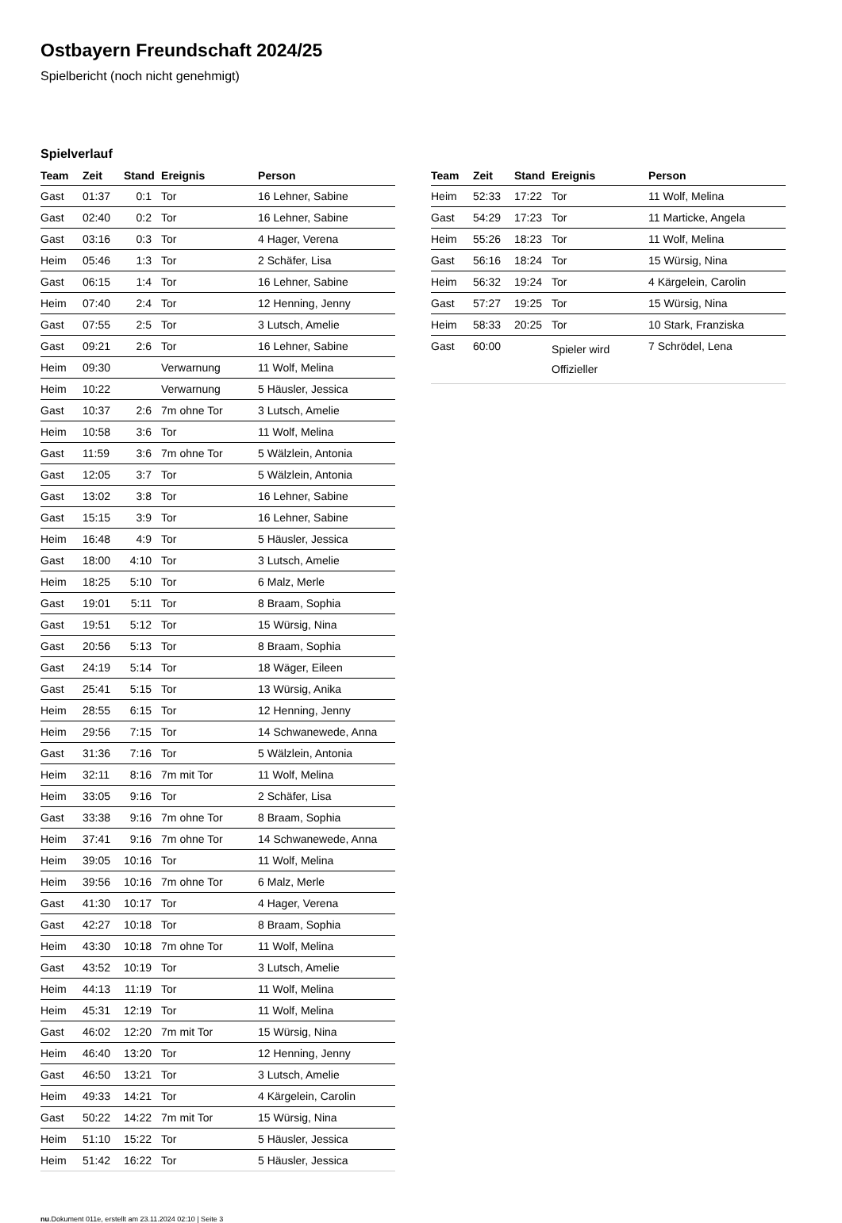Ostbayern Freundschaft 2024/25
Spielbericht (noch nicht genehmigt)
Spielverlauf
| Team | Zeit | Stand | Ereignis | Person |
| --- | --- | --- | --- | --- |
| Gast | 01:37 | 0:1 | Tor | 16 Lehner, Sabine |
| Gast | 02:40 | 0:2 | Tor | 16 Lehner, Sabine |
| Gast | 03:16 | 0:3 | Tor | 4 Hager, Verena |
| Heim | 05:46 | 1:3 | Tor | 2 Schäfer, Lisa |
| Gast | 06:15 | 1:4 | Tor | 16 Lehner, Sabine |
| Heim | 07:40 | 2:4 | Tor | 12 Henning, Jenny |
| Gast | 07:55 | 2:5 | Tor | 3 Lutsch, Amelie |
| Gast | 09:21 | 2:6 | Tor | 16 Lehner, Sabine |
| Heim | 09:30 | | Verwarnung | 11 Wolf, Melina |
| Heim | 10:22 | | Verwarnung | 5 Häusler, Jessica |
| Gast | 10:37 | 2:6 | 7m ohne Tor | 3 Lutsch, Amelie |
| Heim | 10:58 | 3:6 | Tor | 11 Wolf, Melina |
| Gast | 11:59 | 3:6 | 7m ohne Tor | 5 Wälzlein, Antonia |
| Gast | 12:05 | 3:7 | Tor | 5 Wälzlein, Antonia |
| Gast | 13:02 | 3:8 | Tor | 16 Lehner, Sabine |
| Gast | 15:15 | 3:9 | Tor | 16 Lehner, Sabine |
| Heim | 16:48 | 4:9 | Tor | 5 Häusler, Jessica |
| Gast | 18:00 | 4:10 | Tor | 3 Lutsch, Amelie |
| Heim | 18:25 | 5:10 | Tor | 6 Malz, Merle |
| Gast | 19:01 | 5:11 | Tor | 8 Braam, Sophia |
| Gast | 19:51 | 5:12 | Tor | 15 Würsig, Nina |
| Gast | 20:56 | 5:13 | Tor | 8 Braam, Sophia |
| Gast | 24:19 | 5:14 | Tor | 18 Wäger, Eileen |
| Gast | 25:41 | 5:15 | Tor | 13 Würsig, Anika |
| Heim | 28:55 | 6:15 | Tor | 12 Henning, Jenny |
| Heim | 29:56 | 7:15 | Tor | 14 Schwanewede, Anna |
| Gast | 31:36 | 7:16 | Tor | 5 Wälzlein, Antonia |
| Heim | 32:11 | 8:16 | 7m mit Tor | 11 Wolf, Melina |
| Heim | 33:05 | 9:16 | Tor | 2 Schäfer, Lisa |
| Gast | 33:38 | 9:16 | 7m ohne Tor | 8 Braam, Sophia |
| Heim | 37:41 | 9:16 | 7m ohne Tor | 14 Schwanewede, Anna |
| Heim | 39:05 | 10:16 | Tor | 11 Wolf, Melina |
| Heim | 39:56 | 10:16 | 7m ohne Tor | 6 Malz, Merle |
| Gast | 41:30 | 10:17 | Tor | 4 Hager, Verena |
| Gast | 42:27 | 10:18 | Tor | 8 Braam, Sophia |
| Heim | 43:30 | 10:18 | 7m ohne Tor | 11 Wolf, Melina |
| Gast | 43:52 | 10:19 | Tor | 3 Lutsch, Amelie |
| Heim | 44:13 | 11:19 | Tor | 11 Wolf, Melina |
| Heim | 45:31 | 12:19 | Tor | 11 Wolf, Melina |
| Gast | 46:02 | 12:20 | 7m mit Tor | 15 Würsig, Nina |
| Heim | 46:40 | 13:20 | Tor | 12 Henning, Jenny |
| Gast | 46:50 | 13:21 | Tor | 3 Lutsch, Amelie |
| Heim | 49:33 | 14:21 | Tor | 4 Kärgelein, Carolin |
| Gast | 50:22 | 14:22 | 7m mit Tor | 15 Würsig, Nina |
| Heim | 51:10 | 15:22 | Tor | 5 Häusler, Jessica |
| Heim | 51:42 | 16:22 | Tor | 5 Häusler, Jessica |
| Team | Zeit | Stand | Ereignis | Person |
| --- | --- | --- | --- | --- |
| Heim | 52:33 | 17:22 | Tor | 11 Wolf, Melina |
| Gast | 54:29 | 17:23 | Tor | 11 Marticke, Angela |
| Heim | 55:26 | 18:23 | Tor | 11 Wolf, Melina |
| Gast | 56:16 | 18:24 | Tor | 15 Würsig, Nina |
| Heim | 56:32 | 19:24 | Tor | 4 Kärgelein, Carolin |
| Gast | 57:27 | 19:25 | Tor | 15 Würsig, Nina |
| Heim | 58:33 | 20:25 | Tor | 10 Stark, Franziska |
| Gast | 60:00 | | Spieler wird Offizieller | 7 Schrödel, Lena |
nu.Dokument 011e, erstellt am 23.11.2024 02:10 | Seite 3